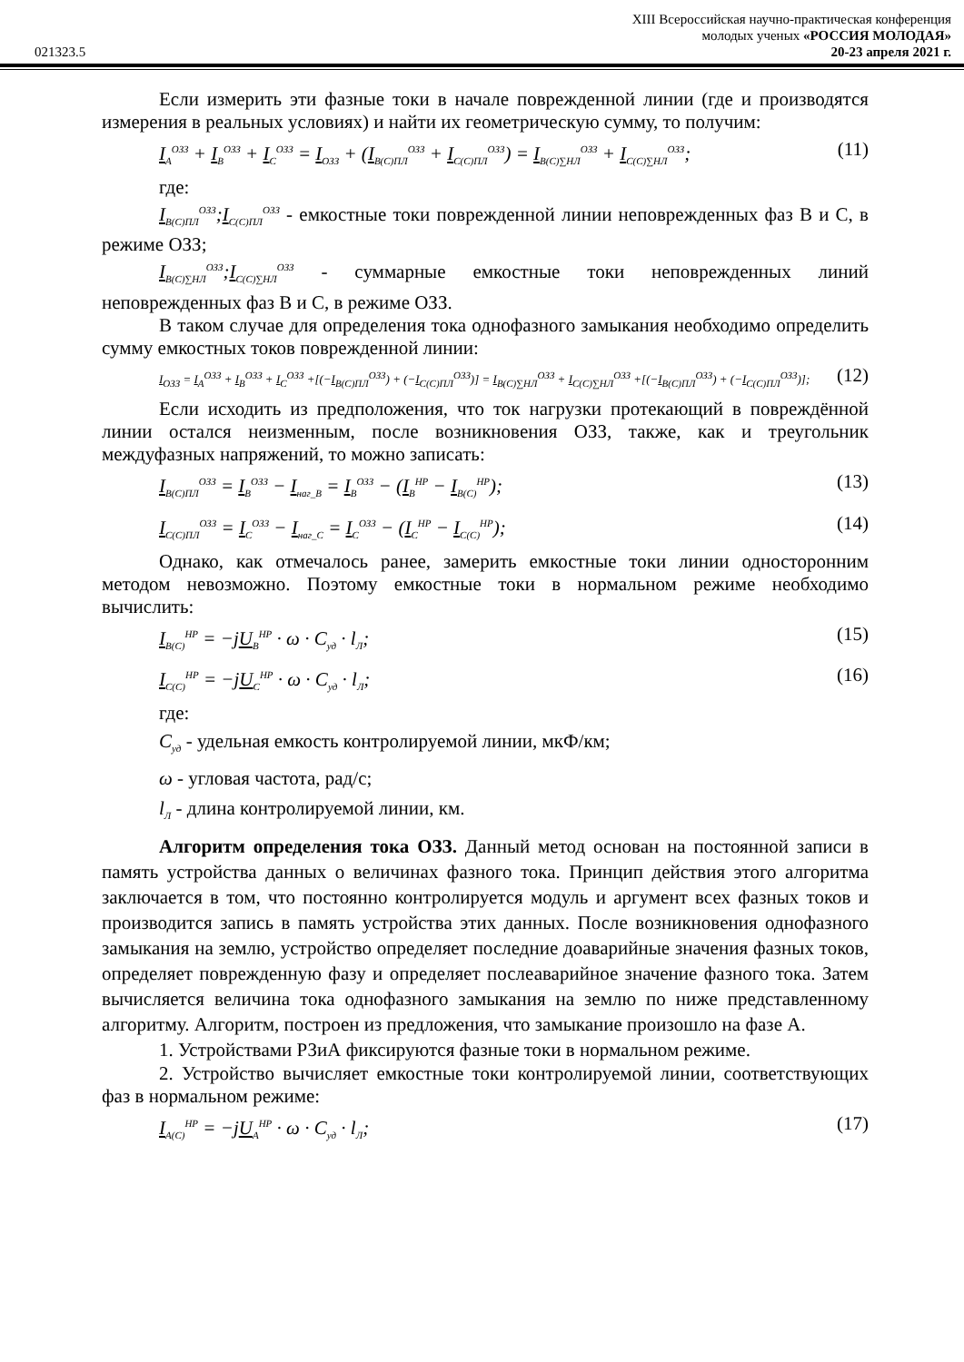XIII Всероссийская научно-практическая конференция
молодых ученых «РОССИЯ МОЛОДАЯ»
021323.5 20-23 апреля 2021 г.
Если измерить эти фазные токи в начале поврежденной линии (где и производятся измерения в реальных условиях) и найти их геометрическую сумму, то получим:
I<sub>A</sub><sup>ОЗЗ</sup> + I<sub>B</sub><sup>ОЗЗ</sup> + I<sub>C</sub><sup>ОЗЗ</sup> = I<sub>ОЗЗ</sub> + (I<sub>B(C)ПЛ</sub><sup>ОЗЗ</sup> + I<sub>C(C)ПЛ</sub><sup>ОЗЗ</sup>) = I<sub>B(C)∑НЛ</sub><sup>ОЗЗ</sup> + I<sub>C(C)∑НЛ</sub><sup>ОЗЗ</sup>; (11)
где:
I<sub>B(C)ПЛ</sub><sup>ОЗЗ</sup>;I<sub>C(C)ПЛ</sub><sup>ОЗЗ</sup> - емкостные токи поврежденной линии неповрежденных фаз B и C, в режиме ОЗЗ;
I<sub>B(C)∑НЛ</sub><sup>ОЗЗ</sup>;I<sub>C(C)∑НЛ</sub><sup>ОЗЗ</sup> - суммарные емкостные токи неповрежденных линий неповрежденных фаз B и C, в режиме ОЗЗ.
В таком случае для определения тока однофазного замыкания необходимо определить сумму емкостных токов поврежденной линии:
I<sub>ОЗЗ</sub> = I<sub>A</sub><sup>ОЗЗ</sup> + I<sub>B</sub><sup>ОЗЗ</sup> + I<sub>C</sub><sup>ОЗЗ</sup> +[(−I<sub>B(C)ПЛ</sub><sup>ОЗЗ</sup>) + (−I<sub>C(C)ПЛ</sub><sup>ОЗЗ</sup>)] = I<sub>B(C)∑НЛ</sub><sup>ОЗЗ</sup> + I<sub>C(C)∑НЛ</sub><sup>ОЗЗ</sup> +[(−I<sub>B(C)ПЛ</sub><sup>ОЗЗ</sup>) + (−I<sub>C(C)ПЛ</sub><sup>ОЗЗ</sup>)]; (12)
Если исходить из предположения, что ток нагрузки протекающий в повреждённой линии остался неизменным, после возникновения ОЗЗ, также, как и треугольник междуфазных напряжений, то можно записать:
I<sub>B(C)ПЛ</sub><sup>ОЗЗ</sup> = I<sub>B</sub><sup>ОЗЗ</sup> − I<sub>наг_B</sub> = I<sub>B</sub><sup>ОЗЗ</sup> − (I<sub>B</sub><sup>НР</sup> − I<sub>B(C)</sub><sup>НР</sup>); (13)
I<sub>C(C)ПЛ</sub><sup>ОЗЗ</sup> = I<sub>C</sub><sup>ОЗЗ</sup> − I<sub>наг_C</sub> = I<sub>C</sub><sup>ОЗЗ</sup> − (I<sub>C</sub><sup>НР</sup> − I<sub>C(C)</sub><sup>НР</sup>); (14)
Однако, как отмечалось ранее, замерить емкостные токи линии односторонним методом невозможно. Поэтому емкостные токи в нормальном режиме необходимо вычислить:
I<sub>B(C)</sub><sup>НР</sup> = −jU<sub>B</sub><sup>НР</sup> · ω · C<sub>уд</sub> · l<sub>Л</sub>; (15)
I<sub>C(C)</sub><sup>НР</sup> = −jU<sub>C</sub><sup>НР</sup> · ω · C<sub>уд</sub> · l<sub>Л</sub>; (16)
где:
C<sub>уд</sub> - удельная емкость контролируемой линии, мкФ/км;
ω - угловая частота, рад/с;
l<sub>Л</sub> - длина контролируемой линии, км.
Алгоритм определения тока ОЗЗ. Данный метод основан на постоянной записи в память устройства данных о величинах фазного тока. Принцип действия этого алгоритма заключается в том, что постоянно контролируется модуль и аргумент всех фазных токов и производится запись в память устройства этих данных. После возникновения однофазного замыкания на землю, устройство определяет последние доаварийные значения фазных токов, определяет поврежденную фазу и определяет послеаварийное значение фазного тока. Затем вычисляется величина тока однофазного замыкания на землю по ниже представленному алгоритму. Алгоритм, построен из предложения, что замыкание произошло на фазе А.
1. Устройствами РЗиА фиксируются фазные токи в нормальном режиме.
2. Устройство вычисляет емкостные токи контролируемой линии, соответствующих фаз в нормальном режиме:
I<sub>A(C)</sub><sup>НР</sup> = −jU<sub>A</sub><sup>НР</sup> · ω · C<sub>уд</sub> · l<sub>Л</sub>; (17)